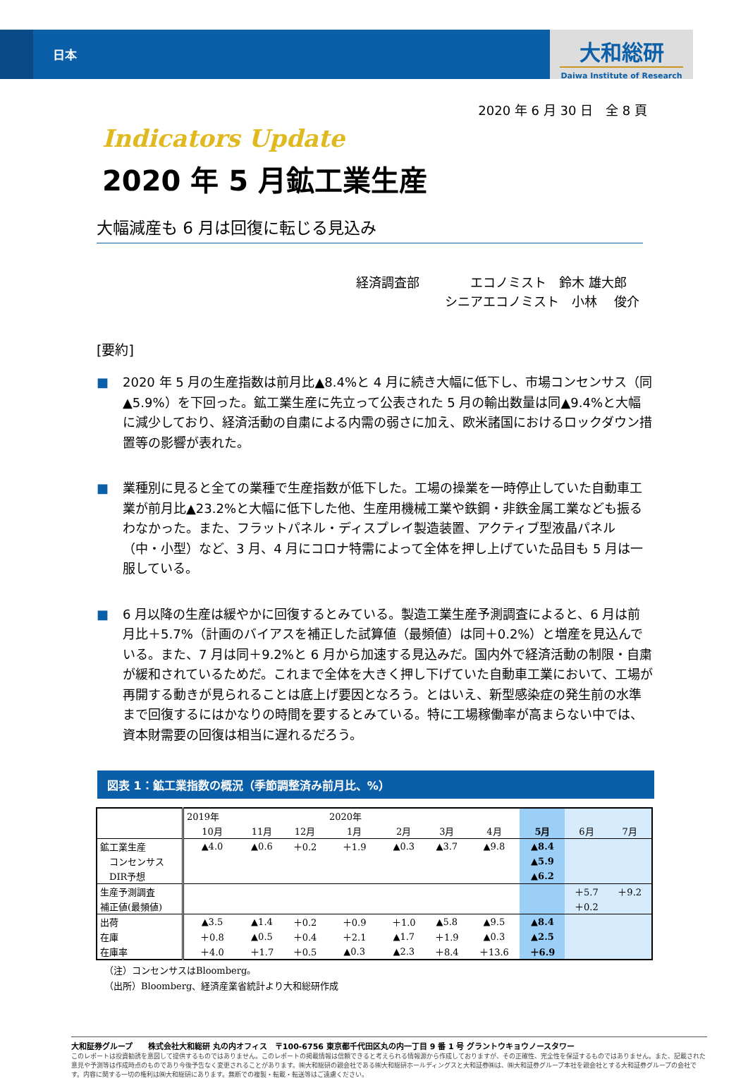日本
大和総研
Daiwa Institute of Research
2020 年 6 月 30 日　全 8 頁
Indicators Update
2020 年 5 月鉱工業生産
大幅減産も 6 月は回復に転じる見込み
経済調査部　　　　エコノミスト　鈴木 雄大郎
　　　　　　　シニアエコノミスト　小林　 俊介
[要約]
■ 2020 年 5 月の生産指数は前月比▲8.4%と 4 月に続き大幅に低下し、市場コンセンサス（同▲5.9%）を下回った。鉱工業生産に先立って公表された 5 月の輸出数量は同▲9.4%と大幅に減少しており、経済活動の自粛による内需の弱さに加え、欧米諸国におけるロックダウン措置等の影響が表れた。
■ 業種別に見ると全ての業種で生産指数が低下した。工場の操業を一時停止していた自動車工業が前月比▲23.2%と大幅に低下した他、生産用機械工業や鉄鋼・非鉄金属工業なども振るわなかった。また、フラットパネル・ディスプレイ製造装置、アクティブ型液晶パネル（中・小型）など、3 月、4 月にコロナ特需によって全体を押し上げていた品目も 5 月は一服している。
■ 6 月以降の生産は緩やかに回復するとみている。製造工業生産予測調査によると、6 月は前月比＋5.7%（計画のバイアスを補正した試算値（最頻値）は同＋0.2%）と増産を見込んでいる。また、7 月は同＋9.2%と 6 月から加速する見込みだ。国内外で経済活動の制限・自粛が緩和されているためだ。これまで全体を大きく押し下げていた自動車工業において、工場が再開する動きが見られることは底上げ要因となろう。とはいえ、新型感染症の発生前の水準まで回復するにはかなりの時間を要するとみている。特に工場稼働率が高まらない中では、資本財需要の回復は相当に遅れるだろう。
図表 1：鉱工業指数の概況（季節調整済み前月比、%）
| | 2019年 | | | 2020年 | | | | | | |
| | 10月 | 11月 | 12月 | 1月 | 2月 | 3月 | 4月 | 5月 | 6月 | 7月 |
| 鉱工業生産 | ▲4.0 | ▲0.6 | ＋0.2 | ＋1.9 | ▲0.3 | ▲3.7 | ▲9.8 | ▲8.4 | | |
| コンセンサス | | | | | | | | ▲5.9 | | |
| DIR予想 | | | | | | | | ▲6.2 | | |
| 生産予測調査 | | | | | | | | | ＋5.7 | ＋9.2 |
| 補正値(最頻値) | | | | | | | | | ＋0.2 | |
| 出荷 | ▲3.5 | ▲1.4 | ＋0.2 | ＋0.9 | ＋1.0 | ▲5.8 | ▲9.5 | ▲8.4 | | |
| 在庫 | ＋0.8 | ▲0.5 | ＋0.4 | ＋2.1 | ▲1.7 | ＋1.9 | ▲0.3 | ▲2.5 | | |
| 在庫率 | ＋4.0 | ＋1.7 | ＋0.5 | ▲0.3 | ▲2.3 | ＋8.4 | ＋13.6 | ＋6.9 | | |
（注）コンセンサスはBloomberg。
（出所）Bloomberg、経済産業省統計より大和総研作成
大和証券グループ　　株式会社大和総研 丸の内オフィス　〒100-6756 東京都千代田区丸の内一丁目 9 番 1 号 グラントウキョウノースタワー
このレポートは投資勧誘を意図して提供するものではありません。このレポートの掲載情報は信頼できると考えられる情報源から作成しておりますが、その正確性、完全性を保証するものではありません。また、記載された意見や予測等は作成時点のものであり今後予告なく変更されることがあります。㈱大和総研の親会社である㈱大和総研ホールディングスと大和証券㈱は、㈱大和証券グループ本社を親会社とする大和証券グループの会社です。内容に関する一切の権利は㈱大和総研にあります。無断での複製・転載・転送等はご遠慮ください。